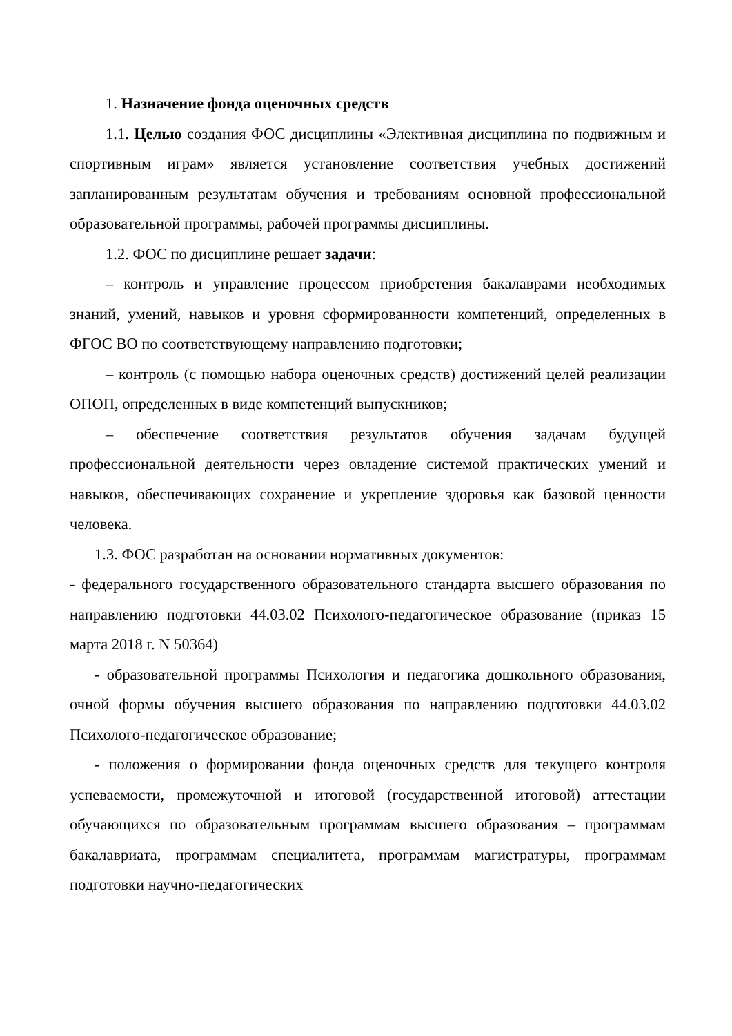1. Назначение фонда оценочных средств
1.1. Целью создания ФОС дисциплины «Элективная дисциплина по подвижным и спортивным играм» является установление соответствия учебных достижений запланированным результатам обучения и требованиям основной профессиональной образовательной программы, рабочей программы дисциплины.
1.2. ФОС по дисциплине решает задачи:
– контроль и управление процессом приобретения бакалаврами необходимых знаний, умений, навыков и уровня сформированности компетенций, определенных в ФГОС ВО по соответствующему направлению подготовки;
– контроль (с помощью набора оценочных средств) достижений целей реализации ОПОП, определенных в виде компетенций выпускников;
– обеспечение соответствия результатов обучения задачам будущей профессиональной деятельности через овладение системой практических умений и навыков, обеспечивающих сохранение и укрепление здоровья как базовой ценности человека.
1.3. ФОС разработан на основании нормативных документов:
- федерального государственного образовательного стандарта высшего образования по направлению подготовки 44.03.02 Психолого-педагогическое образование (приказ 15 марта 2018 г. N 50364)
- образовательной программы Психология и педагогика дошкольного образования, очной формы обучения высшего образования по направлению подготовки 44.03.02 Психолого-педагогическое образование;
- положения о формировании фонда оценочных средств для текущего контроля успеваемости, промежуточной и итоговой (государственной итоговой) аттестации обучающихся по образовательным программам высшего образования – программам бакалавриата, программам специалитета, программам магистратуры, программам подготовки научно-педагогических